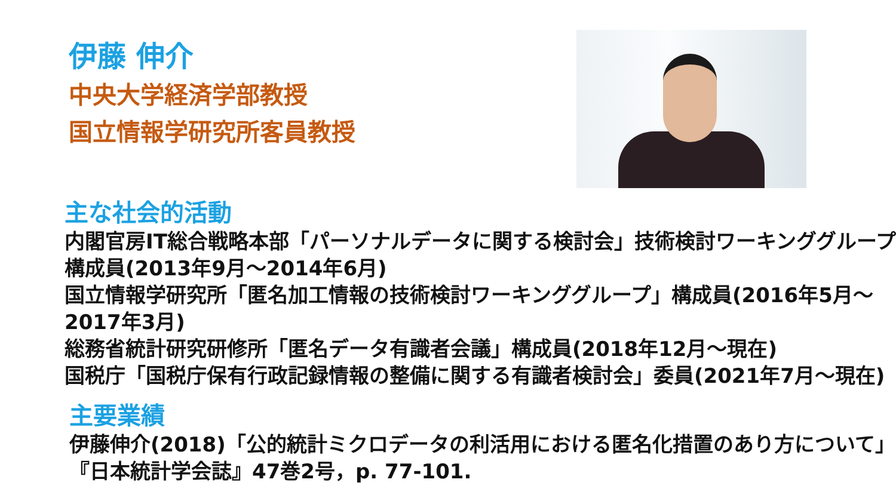伊藤 伸介
中央大学経済学部教授
国立情報学研究所客員教授
主な社会的活動
内閣官房IT総合戦略本部「パーソナルデータに関する検討会」技術検討ワーキンググループ構成員(2013年9月～2014年6月)
国立情報学研究所「匿名加工情報の技術検討ワーキンググループ」構成員(2016年5月～2017年3月)
総務省統計研究研修所「匿名データ有識者会議」構成員(2018年12月～現在)
国税庁「国税庁保有行政記録情報の整備に関する有識者検討会」委員(2021年7月～現在)
主要業績
伊藤伸介(2018)「公的統計ミクロデータの利活用における匿名化措置のあり方について」『日本統計学会誌』47巻2号，p. 77-101.